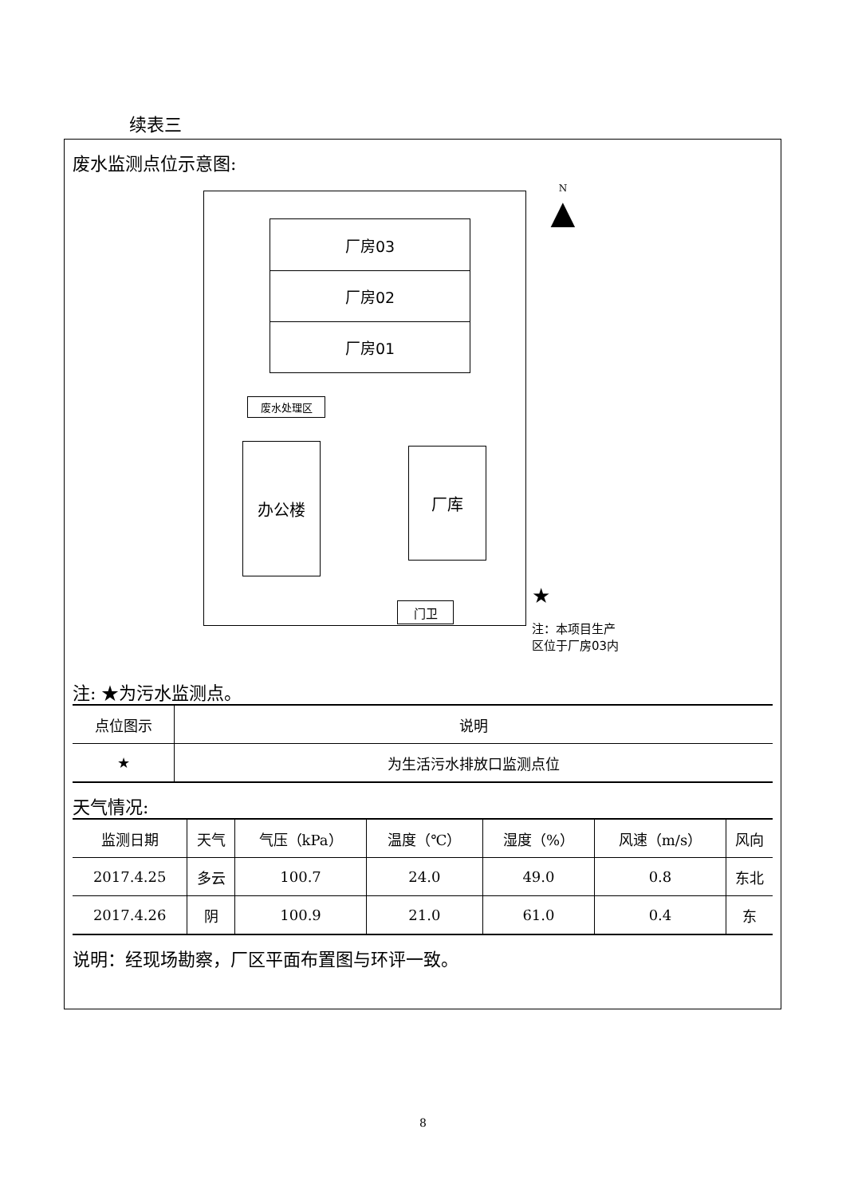续表三
废水监测点位示意图:
厂房03
厂房02
厂房01
废水处理区
办公楼 厂库
门卫
N
▲
★
注：本项目生产
区位于厂房03内
注: ★为污水监测点。
| 点位图示 | 说明 |
| --- | --- |
| ★ | 为生活污水排放口监测点位 |
天气情况:
| 监测日期 | 天气 | 气压（kPa） | 温度（℃） | 湿度（%） | 风速（m/s） | 风向 |
| --- | --- | --- | --- | --- | --- | --- |
| 2017.4.25 | 多云 | 100.7 | 24.0 | 49.0 | 0.8 | 东北 |
| 2017.4.26 | 阴 | 100.9 | 21.0 | 61.0 | 0.4 | 东 |
说明：经现场勘察，厂区平面布置图与环评一致。
8